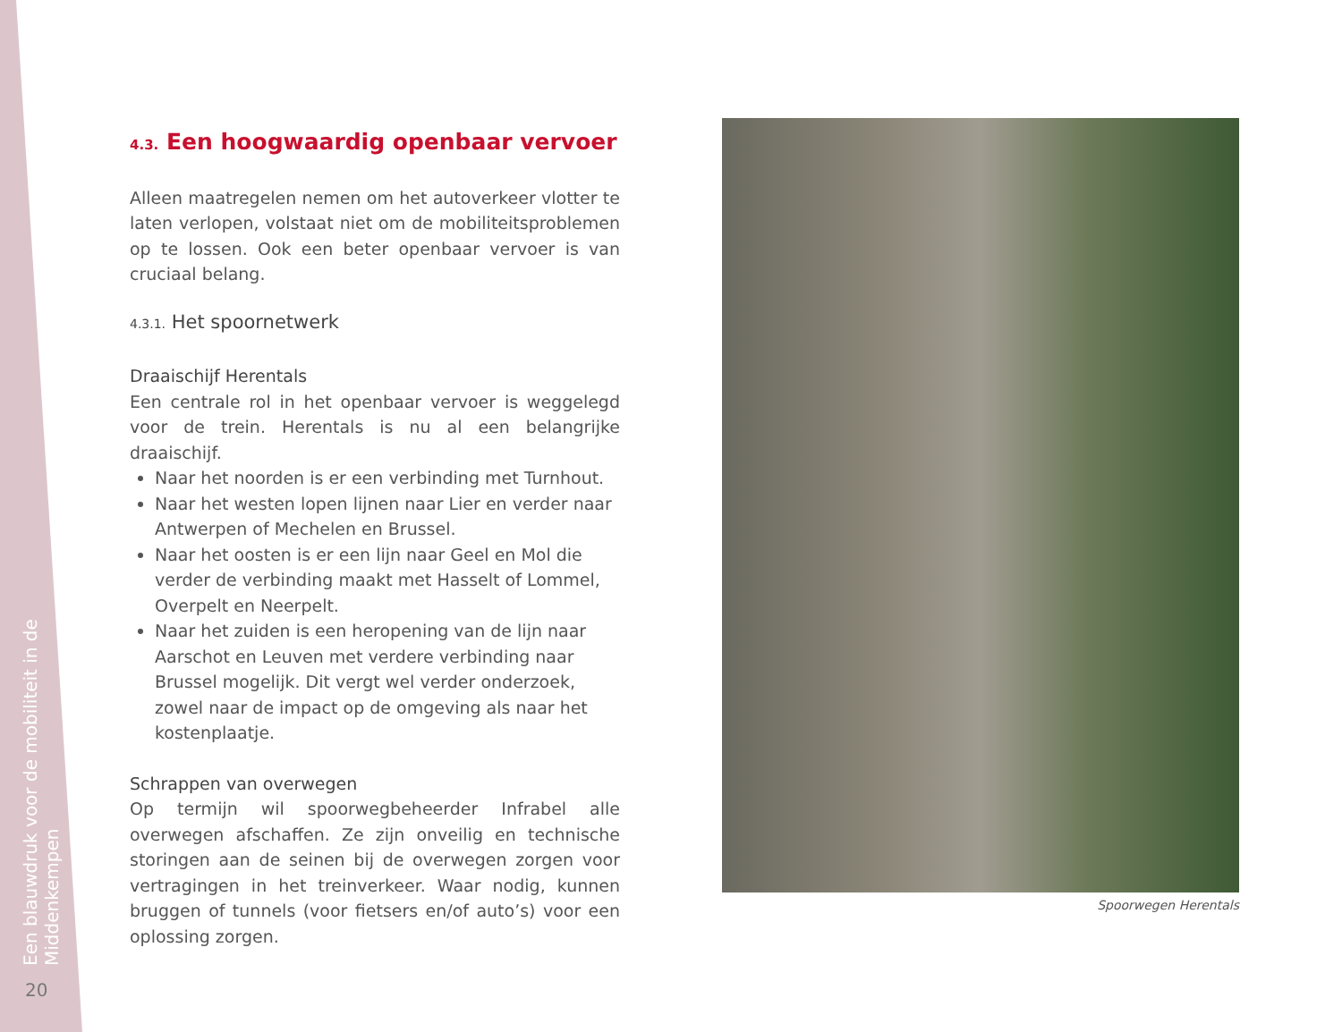4.3. Een hoogwaardig openbaar vervoer
Alleen maatregelen nemen om het autoverkeer vlotter te laten verlopen, volstaat niet om de mobiliteitsproblemen op te lossen. Ook een beter openbaar vervoer is van cruciaal belang.
4.3.1. Het spoornetwerk
Draaischijf Herentals
Een centrale rol in het openbaar vervoer is weggelegd voor de trein. Herentals is nu al een belangrijke draaischijf.
Naar het noorden is er een verbinding met Turnhout.
Naar het westen lopen lijnen naar Lier en verder naar Antwerpen of Mechelen en Brussel.
Naar het oosten is er een lijn naar Geel en Mol die verder de verbinding maakt met Hasselt of Lommel, Overpelt en Neerpelt.
Naar het zuiden is een heropening van de lijn naar Aarschot en Leuven met verdere verbinding naar Brussel mogelijk. Dit vergt wel verder onderzoek, zowel naar de impact op de omgeving als naar het kostenplaatje.
Schrappen van overwegen
Op termijn wil spoorwegbeheerder Infrabel alle overwegen afschaffen. Ze zijn onveilig en technische storingen aan de seinen bij de overwegen zorgen voor vertragingen in het treinverkeer. Waar nodig, kunnen bruggen of tunnels (voor fietsers en/of auto’s) voor een oplossing zorgen.
Spoorwegen Herentals
Een blauwdruk voor de mobiliteit in de Middenkempen
20